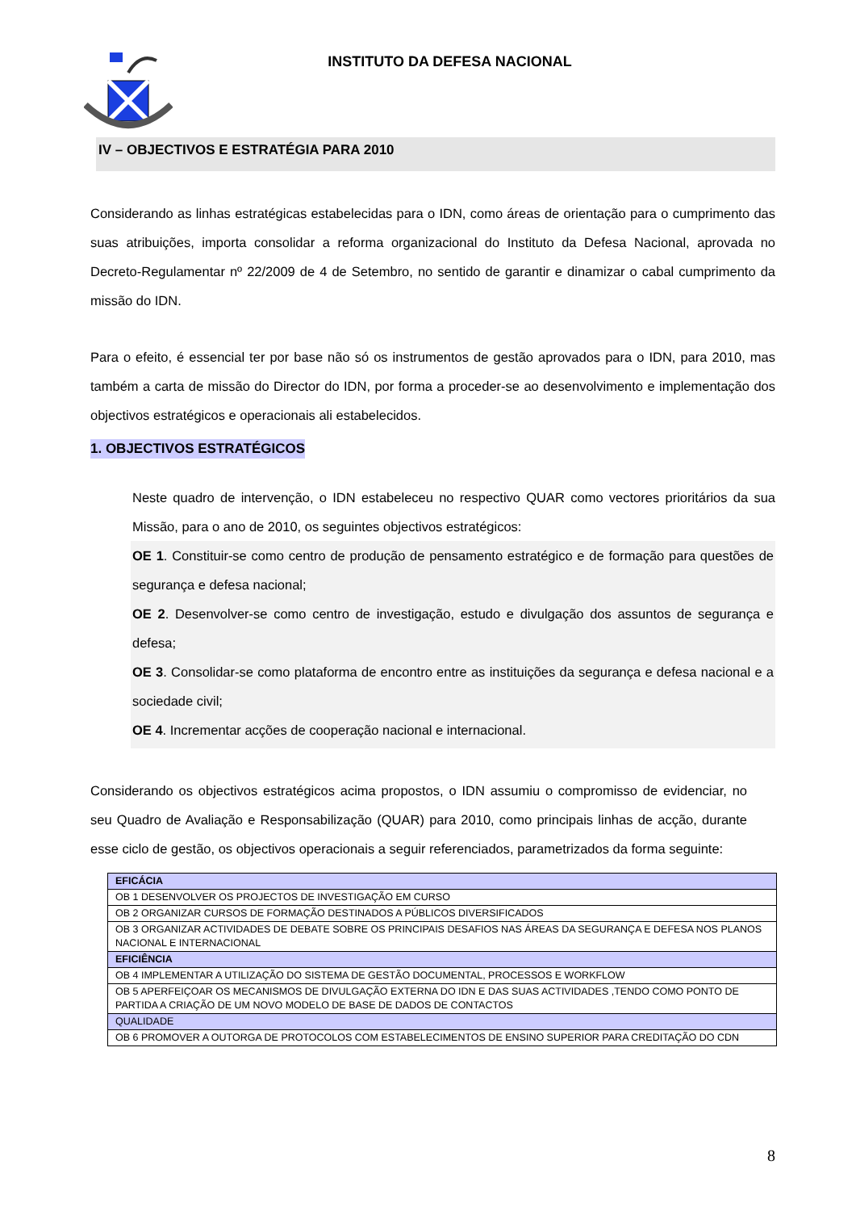INSTITUTO DA DEFESA NACIONAL
IV – OBJECTIVOS E ESTRATÉGIA PARA 2010
Considerando as linhas estratégicas estabelecidas para o IDN, como áreas de orientação para o cumprimento das suas atribuições, importa consolidar a reforma organizacional do Instituto da Defesa Nacional, aprovada no Decreto-Regulamentar nº 22/2009 de 4 de Setembro, no sentido de garantir e dinamizar o cabal cumprimento da missão do IDN.
Para o efeito, é essencial ter por base não só os instrumentos de gestão aprovados para o IDN, para 2010, mas também a carta de missão do Director do IDN, por forma a proceder-se ao desenvolvimento e implementação dos objectivos estratégicos e operacionais ali estabelecidos.
1. OBJECTIVOS ESTRATÉGICOS
Neste quadro de intervenção, o IDN estabeleceu no respectivo QUAR como vectores prioritários da sua Missão, para o ano de 2010, os seguintes objectivos estratégicos:
OE 1. Constituir-se como centro de produção de pensamento estratégico e de formação para questões de segurança e defesa nacional;
OE 2. Desenvolver-se como centro de investigação, estudo e divulgação dos assuntos de segurança e defesa;
OE 3. Consolidar-se como plataforma de encontro entre as instituições da segurança e defesa nacional e a sociedade civil;
OE 4. Incrementar acções de cooperação nacional e internacional.
Considerando os objectivos estratégicos acima propostos, o IDN assumiu o compromisso de evidenciar, no seu Quadro de Avaliação e Responsabilização (QUAR) para 2010, como principais linhas de acção, durante esse ciclo de gestão, os objectivos operacionais a seguir referenciados, parametrizados da forma seguinte:
| EFICÁCIA |
| OB 1 DESENVOLVER OS PROJECTOS DE INVESTIGAÇÃO EM CURSO |
| OB 2 ORGANIZAR CURSOS DE FORMAÇÃO DESTINADOS A PÚBLICOS DIVERSIFICADOS |
| OB 3 ORGANIZAR ACTIVIDADES DE DEBATE SOBRE OS PRINCIPAIS DESAFIOS NAS ÁREAS DA SEGURANÇA E DEFESA NOS PLANOS NACIONAL E INTERNACIONAL |
| EFICIÊNCIA |
| OB 4 IMPLEMENTAR A UTILIZAÇÃO DO SISTEMA DE GESTÃO DOCUMENTAL, PROCESSOS E WORKFLOW |
| OB 5 APERFEIÇOAR OS MECANISMOS DE DIVULGAÇÃO EXTERNA DO IDN E DAS SUAS ACTIVIDADES ,TENDO COMO PONTO DE PARTIDA A CRIAÇÃO DE UM NOVO MODELO DE BASE DE DADOS DE CONTACTOS |
| QUALIDADE |
| OB 6 PROMOVER A OUTORGA DE PROTOCOLOS COM ESTABELECIMENTOS DE ENSINO SUPERIOR PARA CREDITAÇÃO DO CDN |
8